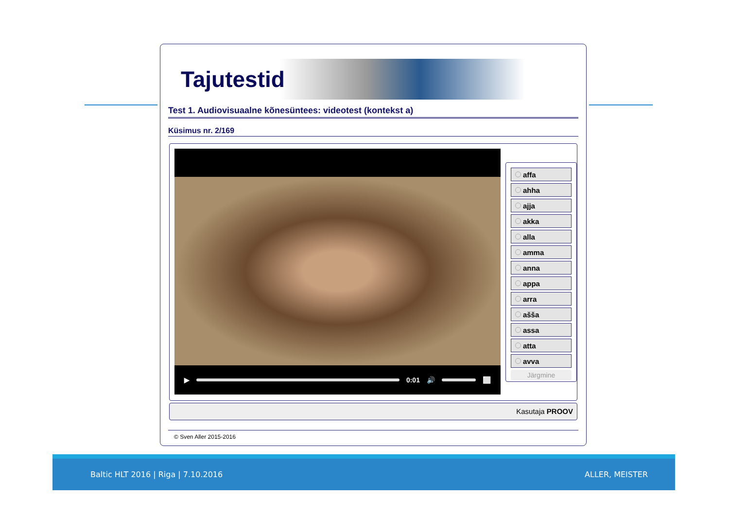Tajutestid
Test 1. Audiovisuaalne kõnesüntees: videotest (kontekst a)
Küsimus nr. 2/169
▶
0:01 🔊
⬜
affa
ahha
ajja
akka
alla
amma
anna
appa
arra
ašša
assa
atta
avva
Järgmine
Kasutaja PROOV
© Sven Aller 2015-2016
Baltic HLT 2016 | Riga | 7.10.2016 ALLER, MEISTER